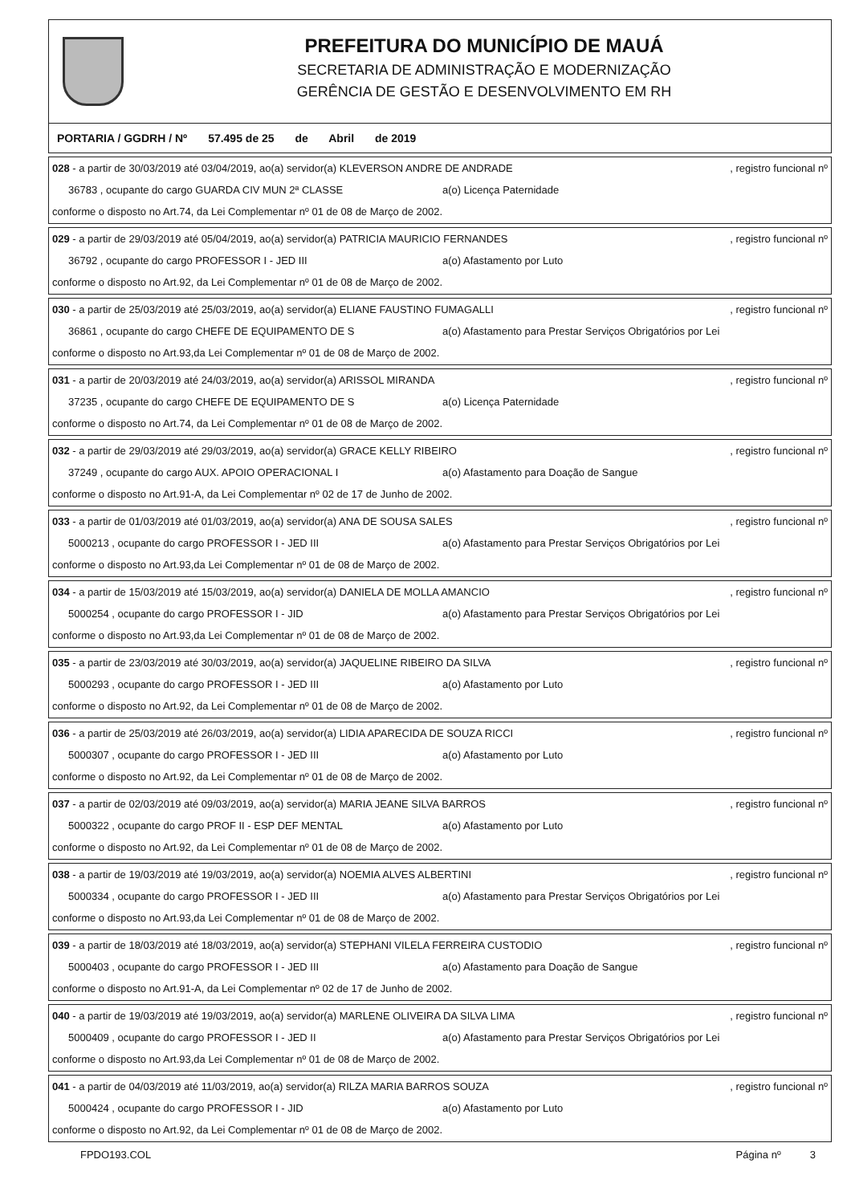PREFEITURA DO MUNICÍPIO DE MAUÁ
SECRETARIA DE ADMINISTRAÇÃO E MODERNIZAÇÃO
GERÊNCIA DE GESTÃO E DESENVOLVIMENTO EM RH
PORTARIA / GGDRH / Nº 57.495 de 25 de Abril de 2019
028 - a partir de 30/03/2019 até 03/04/2019, ao(a) servidor(a) KLEVERSON ANDRE DE ANDRADE , registro funcional nº
36783 , ocupante do cargo GUARDA CIV MUN 2ª CLASSE a(o) Licença Paternidade
conforme o disposto no Art.74, da Lei Complementar nº 01 de 08 de Março de 2002.
029 - a partir de 29/03/2019 até 05/04/2019, ao(a) servidor(a) PATRICIA MAURICIO FERNANDES , registro funcional nº
36792 , ocupante do cargo PROFESSOR I - JED III a(o) Afastamento por Luto
conforme o disposto no Art.92, da Lei Complementar nº 01 de 08 de Março de 2002.
030 - a partir de 25/03/2019 até 25/03/2019, ao(a) servidor(a) ELIANE FAUSTINO FUMAGALLI , registro funcional nº
36861 , ocupante do cargo CHEFE DE EQUIPAMENTO DE S a(o) Afastamento para Prestar Serviços Obrigatórios por Lei
conforme o disposto no Art.93,da Lei Complementar nº 01 de 08 de Março de 2002.
031 - a partir de 20/03/2019 até 24/03/2019, ao(a) servidor(a) ARISSOL MIRANDA , registro funcional nº
37235 , ocupante do cargo CHEFE DE EQUIPAMENTO DE S a(o) Licença Paternidade
conforme o disposto no Art.74, da Lei Complementar nº 01 de 08 de Março de 2002.
032 - a partir de 29/03/2019 até 29/03/2019, ao(a) servidor(a) GRACE KELLY RIBEIRO , registro funcional nº
37249 , ocupante do cargo AUX. APOIO OPERACIONAL I a(o) Afastamento para Doação de Sangue
conforme o disposto no Art.91-A, da Lei Complementar nº 02 de 17 de Junho de 2002.
033 - a partir de 01/03/2019 até 01/03/2019, ao(a) servidor(a) ANA DE SOUSA SALES , registro funcional nº
5000213 , ocupante do cargo PROFESSOR I - JED III a(o) Afastamento para Prestar Serviços Obrigatórios por Lei
conforme o disposto no Art.93,da Lei Complementar nº 01 de 08 de Março de 2002.
034 - a partir de 15/03/2019 até 15/03/2019, ao(a) servidor(a) DANIELA DE MOLLA AMANCIO , registro funcional nº
5000254 , ocupante do cargo PROFESSOR I - JID a(o) Afastamento para Prestar Serviços Obrigatórios por Lei
conforme o disposto no Art.93,da Lei Complementar nº 01 de 08 de Março de 2002.
035 - a partir de 23/03/2019 até 30/03/2019, ao(a) servidor(a) JAQUELINE RIBEIRO DA SILVA , registro funcional nº
5000293 , ocupante do cargo PROFESSOR I - JED III a(o) Afastamento por Luto
conforme o disposto no Art.92, da Lei Complementar nº 01 de 08 de Março de 2002.
036 - a partir de 25/03/2019 até 26/03/2019, ao(a) servidor(a) LIDIA APARECIDA DE SOUZA RICCI , registro funcional nº
5000307 , ocupante do cargo PROFESSOR I - JED III a(o) Afastamento por Luto
conforme o disposto no Art.92, da Lei Complementar nº 01 de 08 de Março de 2002.
037 - a partir de 02/03/2019 até 09/03/2019, ao(a) servidor(a) MARIA JEANE SILVA BARROS , registro funcional nº
5000322 , ocupante do cargo PROF II - ESP DEF MENTAL a(o) Afastamento por Luto
conforme o disposto no Art.92, da Lei Complementar nº 01 de 08 de Março de 2002.
038 - a partir de 19/03/2019 até 19/03/2019, ao(a) servidor(a) NOEMIA ALVES ALBERTINI , registro funcional nº
5000334 , ocupante do cargo PROFESSOR I - JED III a(o) Afastamento para Prestar Serviços Obrigatórios por Lei
conforme o disposto no Art.93,da Lei Complementar nº 01 de 08 de Março de 2002.
039 - a partir de 18/03/2019 até 18/03/2019, ao(a) servidor(a) STEPHANI VILELA FERREIRA CUSTODIO , registro funcional nº
5000403 , ocupante do cargo PROFESSOR I - JED III a(o) Afastamento para Doação de Sangue
conforme o disposto no Art.91-A, da Lei Complementar nº 02 de 17 de Junho de 2002.
040 - a partir de 19/03/2019 até 19/03/2019, ao(a) servidor(a) MARLENE OLIVEIRA DA SILVA LIMA , registro funcional nº
5000409 , ocupante do cargo PROFESSOR I - JED II a(o) Afastamento para Prestar Serviços Obrigatórios por Lei
conforme o disposto no Art.93,da Lei Complementar nº 01 de 08 de Março de 2002.
041 - a partir de 04/03/2019 até 11/03/2019, ao(a) servidor(a) RILZA MARIA BARROS SOUZA , registro funcional nº
5000424 , ocupante do cargo PROFESSOR I - JID a(o) Afastamento por Luto
conforme o disposto no Art.92, da Lei Complementar nº 01 de 08 de Março de 2002.
FPDO193.COL Página nº 3